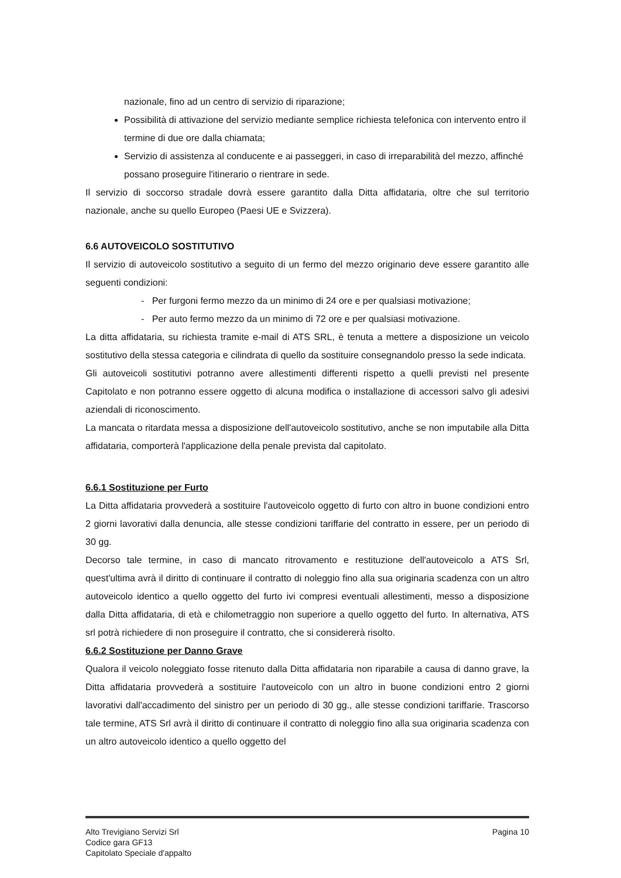nazionale, fino ad un centro di servizio di riparazione;
Possibilità di attivazione del servizio mediante semplice richiesta telefonica con intervento entro il termine di due ore dalla chiamata;
Servizio di assistenza al conducente e ai passeggeri, in caso di irreparabilità del mezzo, affinché possano proseguire l'itinerario o rientrare in sede.
Il servizio di soccorso stradale dovrà essere garantito dalla Ditta affidataria, oltre che sul territorio nazionale, anche su quello Europeo (Paesi UE e Svizzera).
6.6 AUTOVEICOLO SOSTITUTIVO
Il servizio di autoveicolo sostitutivo a seguito di un fermo del mezzo originario deve essere garantito alle seguenti condizioni:
- Per furgoni fermo mezzo da un minimo di 24 ore e per qualsiasi motivazione;
- Per auto fermo mezzo da un minimo di 72 ore e per qualsiasi motivazione.
La ditta affidataria, su richiesta tramite e-mail di ATS SRL, è tenuta a mettere a disposizione un veicolo sostitutivo della stessa categoria e cilindrata di quello da sostituire consegnandolo presso la sede indicata.
Gli autoveicoli sostitutivi potranno avere allestimenti differenti rispetto a quelli previsti nel presente Capitolato e non potranno essere oggetto di alcuna modifica o installazione di accessori salvo gli adesivi aziendali di riconoscimento.
La mancata o ritardata messa a disposizione dell'autoveicolo sostitutivo, anche se non imputabile alla Ditta affidataria, comporterà l'applicazione della penale prevista dal capitolato.
6.6.1 Sostituzione per Furto
La Ditta affidataria provvederà a sostituire l'autoveicolo oggetto di furto con altro in buone condizioni entro 2 giorni lavorativi dalla denuncia, alle stesse condizioni tariffarie del contratto in essere, per un periodo di 30 gg.
Decorso tale termine, in caso di mancato ritrovamento e restituzione dell'autoveicolo a ATS Srl, quest'ultima avrà il diritto di continuare il contratto di noleggio fino alla sua originaria scadenza con un altro autoveicolo identico a quello oggetto del furto ivi compresi eventuali allestimenti, messo a disposizione dalla Ditta affidataria, di età e chilometraggio non superiore a quello oggetto del furto. In alternativa, ATS srl potrà richiedere di non proseguire il contratto, che si considererà risolto.
6.6.2 Sostituzione per Danno Grave
Qualora il veicolo noleggiato fosse ritenuto dalla Ditta affidataria non riparabile a causa di danno grave, la Ditta affidataria provvederà a sostituire l'autoveicolo con un altro in buone condizioni entro 2 giorni lavorativi dall'accadimento del sinistro per un periodo di 30 gg., alle stesse condizioni tariffarie. Trascorso tale termine, ATS Srl avrà il diritto di continuare il contratto di noleggio fino alla sua originaria scadenza con un altro autoveicolo identico a quello oggetto del
Alto Trevigiano Servizi Srl
Codice gara GF13
Capitolato Speciale d'appalto
Pagina 10